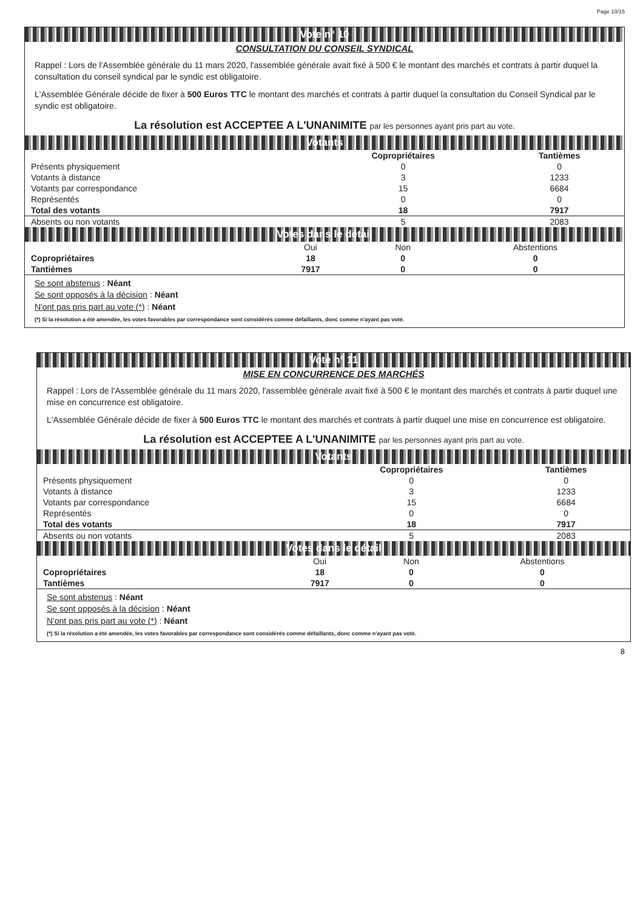Page 10/15
Vote n° 10
CONSULTATION DU CONSEIL SYNDICAL
Rappel : Lors de l'Assemblée générale du 11 mars 2020, l'assemblée générale avait fixé à 500 € le montant des marchés et contrats à partir duquel la consultation du conseil syndical par le syndic est obligatoire.
L'Assemblée Générale décide de fixer à 500 Euros TTC le montant des marchés et contrats à partir duquel la consultation du Conseil Syndical par le syndic est obligatoire.
La résolution est ACCEPTEE A L'UNANIMITE par les personnes ayant pris part au vote.
Votants
| | Copropriétaires | Tantièmes |
| --- | --- | --- |
| Présents physiquement | 0 | 0 |
| Votants à distance | 3 | 1233 |
| Votants par correspondance | 15 | 6684 |
| Représentés | 0 | 0 |
| Total des votants | 18 | 7917 |
| Absents ou non votants | 5 | 2083 |
Votes dans le détail
| | Oui | Non | Abstentions |
| Copropriétaires | 18 | 0 | 0 |
| Tantièmes | 7917 | 0 | 0 |
Se sont abstenus : Néant
Se sont opposés à la décision : Néant
N'ont pas pris part au vote (*) : Néant
(*) Si la résolution a été amendée, les votes favorables par correspondance sont considérés comme défaillants, donc comme n'ayant pas voté.
Vote n° 11
MISE EN CONCURRENCE DES MARCHÉS
Rappel : Lors de l'Assemblée générale du 11 mars 2020, l'assemblée générale avait fixé à 500 € le montant des marchés et contrats à partir duquel une mise en concurrence est obligatoire.
L'Assemblée Générale décide de fixer à 500 Euros TTC le montant des marchés et contrats à partir duquel une mise en concurrence est obligatoire.
La résolution est ACCEPTEE A L'UNANIMITE par les personnes ayant pris part au vote.
Votants
| | Copropriétaires | Tantièmes |
| --- | --- | --- |
| Présents physiquement | 0 | 0 |
| Votants à distance | 3 | 1233 |
| Votants par correspondance | 15 | 6684 |
| Représentés | 0 | 0 |
| Total des votants | 18 | 7917 |
| Absents ou non votants | 5 | 2083 |
Votes dans le détail
| | Oui | Non | Abstentions |
| Copropriétaires | 18 | 0 | 0 |
| Tantièmes | 7917 | 0 | 0 |
Se sont abstenus : Néant
Se sont opposés à la décision : Néant
N'ont pas pris part au vote (*) : Néant
(*) Si la résolution a été amendée, les votes favorables par correspondance sont considérés comme défaillants, donc comme n'ayant pas voté.
8